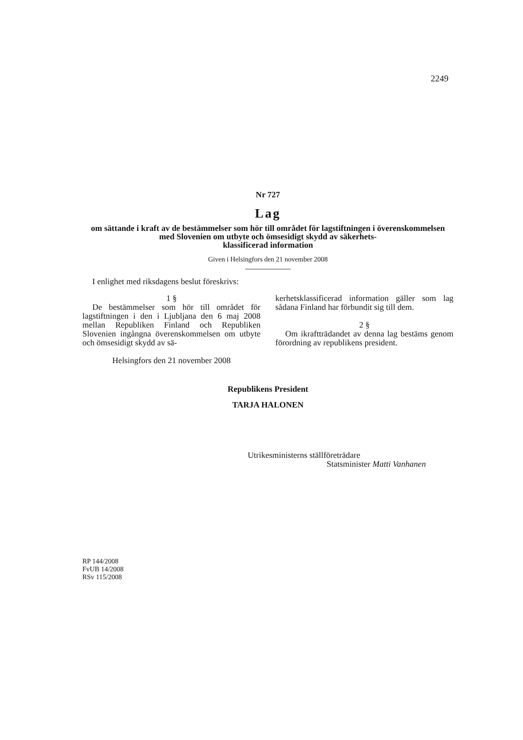2249
Nr 727
Lag
om sättande i kraft av de bestämmelser som hör till området för lagstiftningen i överenskommelsen med Slovenien om utbyte och ömsesidigt skydd av säkerhets-
klassificerad information
Given i Helsingfors den 21 november 2008
I enlighet med riksdagens beslut föreskrivs:
1 §
De bestämmelser som hör till området för lagstiftningen i den i Ljubljana den 6 maj 2008 mellan Republiken Finland och Republiken Slovenien ingångna överenskommelsen om utbyte och ömsesidigt skydd av sä-
Helsingfors den 21 november 2008
kerhetsklassificerad information gäller som lag sådana Finland har förbundit sig till dem.
2 §
Om ikraftträdandet av denna lag bestäms genom förordning av republikens president.
Republikens President
TARJA HALONEN
Utrikesministerns ställföreträdare
Statsminister Matti Vanhanen
RP 144/2008
FvUB 14/2008
RSv 115/2008